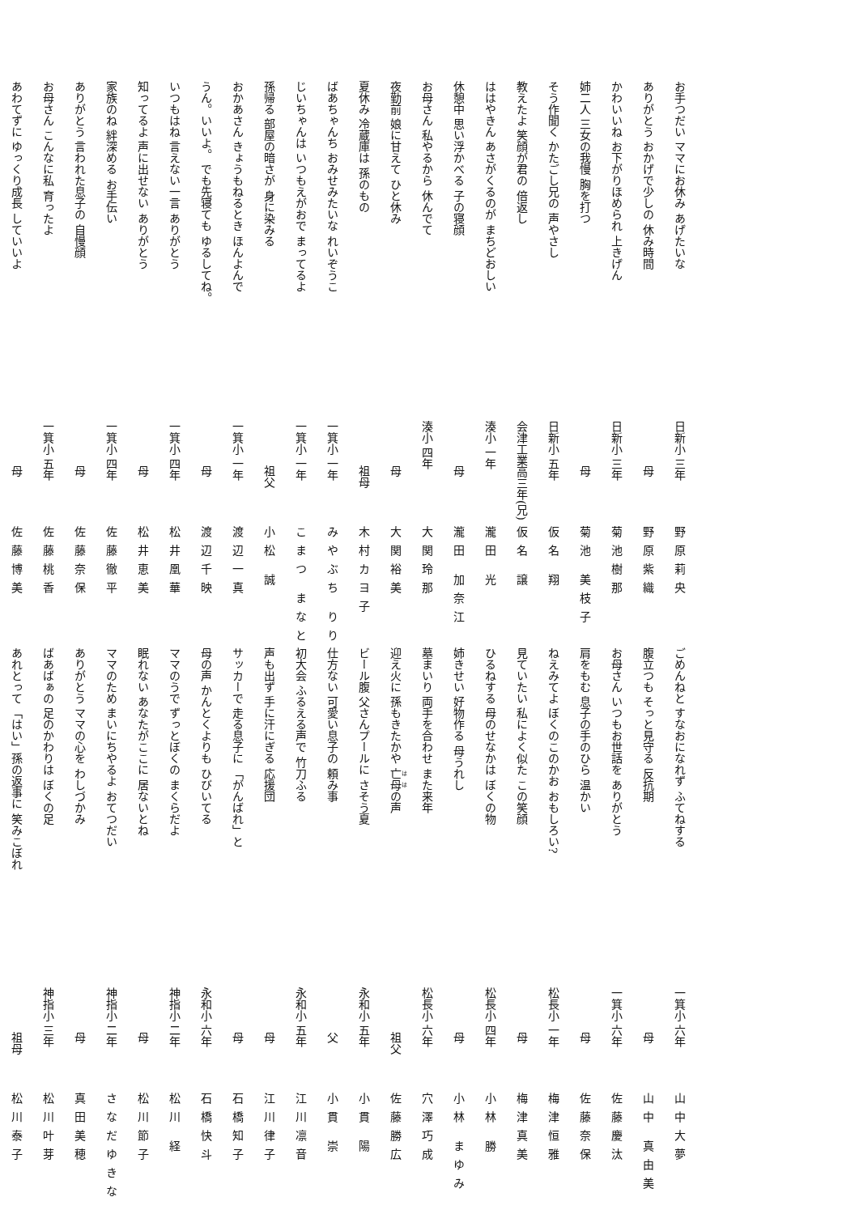お手つだい ママにお休み あげたいな 日新小 三年 野原莉央
ありがとう おかげで少しの 休み時間 母 野原紫織
かわいいね お下がりほめられ 上きげん 日新小 三年 菊池樹那
姉二人 三女の我慢 胸を打つ 母 菊池 美枝子
そう作聞く かたごし兄の 声やさし 日新小 五年 仮名 翔
教えたよ 笑顔が君の 倍返し 会津工業高三年(兄) 仮名 譲
ははやきん あさがくるのが まちどおしい 湊小 一年 瀧田 光
休憩中 思い浮かべる 子の寝顔 母 瀧田 加奈江
お母さん 私やるから 休んでて 湊小 四年 大関玲那
夜勤前 娘に甘えて ひと休み 母 大関裕美
夏休み 冷蔵庫は 孫のもの 祖母 木村カヨ子
ばあちゃんち おみせみたいな れいぞうこ 一箕小 一年 みやぶち りり
じいちゃんは いつもえがおで まってるよ 一箕小 一年 こまつ まなと
孫帰る 部屋の暗さが 身に染みる 祖父 小松 誠
おかあさん きょうもねるとき ほんよんで 一箕小 一年 渡辺一真
うん。いいよ。 でも先寝ても ゆるしてね。 母 渡辺千映
いつもはね 言えない一言 ありがとう 一箕小 四年 松井凰華
知ってるよ 声に出せない ありがとう 母 松井恵美
家族のね 絆深める お手伝い 一箕小 四年 佐藤徹平
ありがとう 言われた息子の 自慢顔 母 佐藤奈保
お母さん こんなに私 育ったよ 一箕小 五年 佐藤桃香
あわてずに ゆっくり成長 していいよ 母 佐藤博美
ごめんねと すなおになれず ふてねする 一箕小 六年 山中大夢
腹立つも そっと見守る 反抗期 母 山中 真由美
お母さん いつもお世話を ありがとう 一箕小 六年 佐藤慶汰
肩をもむ 息子の手のひら 温かい 母 佐藤奈保
ねえみてよ ぼくのこのかお おもしろい? 松長小 一年 梅津恒雅
見ていたい 私によく似た この笑顔 母 梅津真美
ひるねする 母のせなかは ぼくの物 松長小 四年 小林 勝
姉きせい 好物作る 母うれし 母 小林 まゆみ
墓まいり 両手を合わせ また来年 松長小 六年 穴澤巧成
迎え火に 孫もきたかや 亡母の声 祖父 佐藤勝広
ビール腹 父さんプールに さそう夏 永和小 五年 小貫 陽
仕方ない 可愛い息子の 頼み事 父 小貫 崇
初大会 ふるえる声で 竹刀ふる 永和小 五年 江川凛音
声も出ず 手に汗にぎる 応援団 母 江川律子
サッカーで 走る息子に 「がんばれ」と 母 石橋知子
母の声 かんとくよりも ひびいてる 永和小 六年 石橋快斗
ママのうで ずっとぼくの まくらだよ 神指小 二年 松川 経
眠れない あなたがここに 居ないとね 母 松川節子
ママのため まいにちやるよ おてつだい 神指小 二年 さなだゆきな
ありがとう ママの心を わしづかみ 母 真田美穂
ばあばぁの 足のかわりは ぼくの足 神指小 三年 松川叶芽
あれとって 「はい」孫の返事に 笑みこぼれ 祖母 松川泰子